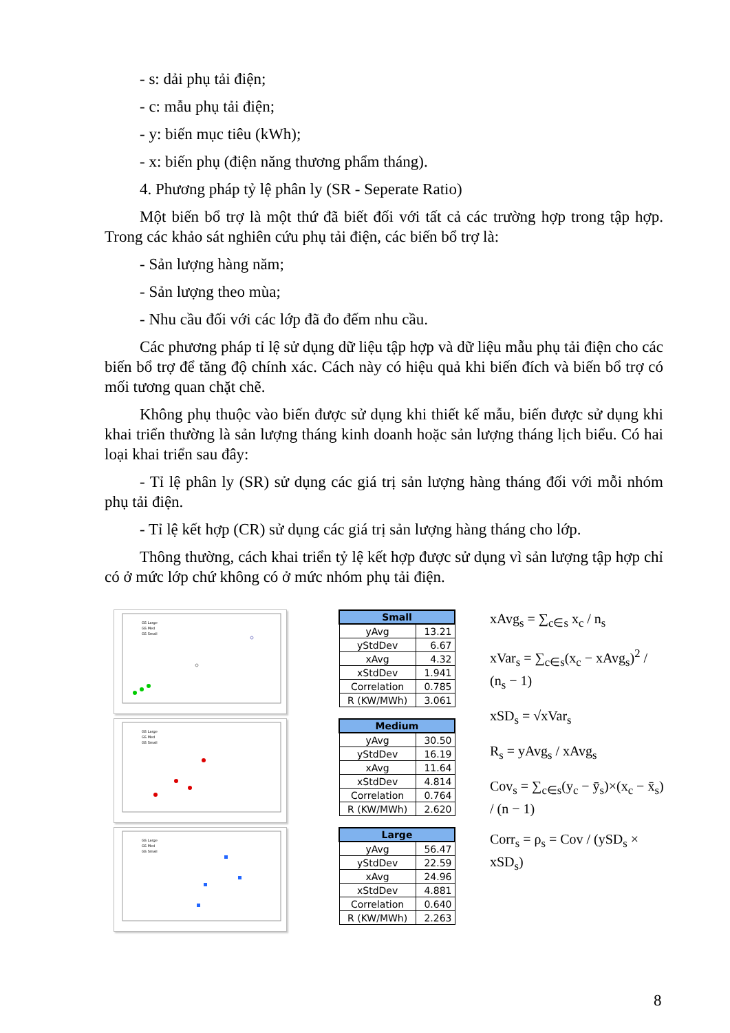- s: dải phụ tải điện;
- c: mẫu phụ tải điện;
- y: biến mục tiêu (kWh);
- x: biến phụ (điện năng thương phẩm tháng).
4. Phương pháp tỷ lệ phân ly (SR - Seperate Ratio)
Một biến bổ trợ là một thứ đã biết đối với tất cả các trường hợp trong tập hợp. Trong các khảo sát nghiên cứu phụ tải điện, các biến bổ trợ là:
- Sản lượng hàng năm;
- Sản lượng theo mùa;
- Nhu cầu đối với các lớp đã đo đếm nhu cầu.
Các phương pháp tỉ lệ sử dụng dữ liệu tập hợp và dữ liệu mẫu phụ tải điện cho các biến bổ trợ để tăng độ chính xác. Cách này có hiệu quả khi biến đích và biến bổ trợ có mối tương quan chặt chẽ.
Không phụ thuộc vào biến được sử dụng khi thiết kế mẫu, biến được sử dụng khi khai triển thường là sản lượng tháng kinh doanh hoặc sản lượng tháng lịch biểu. Có hai loại khai triển sau đây:
- Tỉ lệ phân ly (SR) sử dụng các giá trị sản lượng hàng tháng đối với mỗi nhóm phụ tải điện.
- Tỉ lệ kết hợp (CR) sử dụng các giá trị sản lượng hàng tháng cho lớp.
Thông thường, cách khai triển tỷ lệ kết hợp được sử dụng vì sản lượng tập hợp chỉ có ở mức lớp chứ không có ở mức nhóm phụ tải điện.
GS Large
GS Med
GS Small
GS Large
GS Med
GS Small
GS Large
GS Med
GS Small
| Small | |
| --- | --- |
| yAvg | 13.21 |
| yStdDev | 6.67 |
| xAvg | 4.32 |
| xStdDev | 1.941 |
| Correlation | 0.785 |
| R (KW/MWh) | 3.061 |
| Medium | |
| --- | --- |
| yAvg | 30.50 |
| yStdDev | 16.19 |
| xAvg | 11.64 |
| xStdDev | 4.814 |
| Correlation | 0.764 |
| R (KW/MWh) | 2.620 |
| Large | |
| --- | --- |
| yAvg | 56.47 |
| yStdDev | 22.59 |
| xAvg | 24.96 |
| xStdDev | 4.881 |
| Correlation | 0.640 |
| R (KW/MWh) | 2.263 |
xAvg<sub>s</sub> = ∑<sub>c∈s</sub> x<sub>c</sub> / n<sub>s</sub>
xVar<sub>s</sub> = ∑<sub>c∈s</sub>(x<sub>c</sub> − xAvg<sub>s</sub>)<sup>2</sup> / (n<sub>s</sub> − 1)
xSD<sub>s</sub> = √xVar<sub>s</sub>
R<sub>s</sub> = yAvg<sub>s</sub> / xAvg<sub>s</sub>
Cov<sub>s</sub> = ∑<sub>c∈s</sub>(y<sub>c</sub> − ȳ<sub>s</sub>)×(x<sub>c</sub> − x̄<sub>s</sub>) / (n − 1)
Corr<sub>s</sub> = ρ<sub>s</sub> = Cov / (ySD<sub>s</sub> × xSD<sub>s</sub>)
8